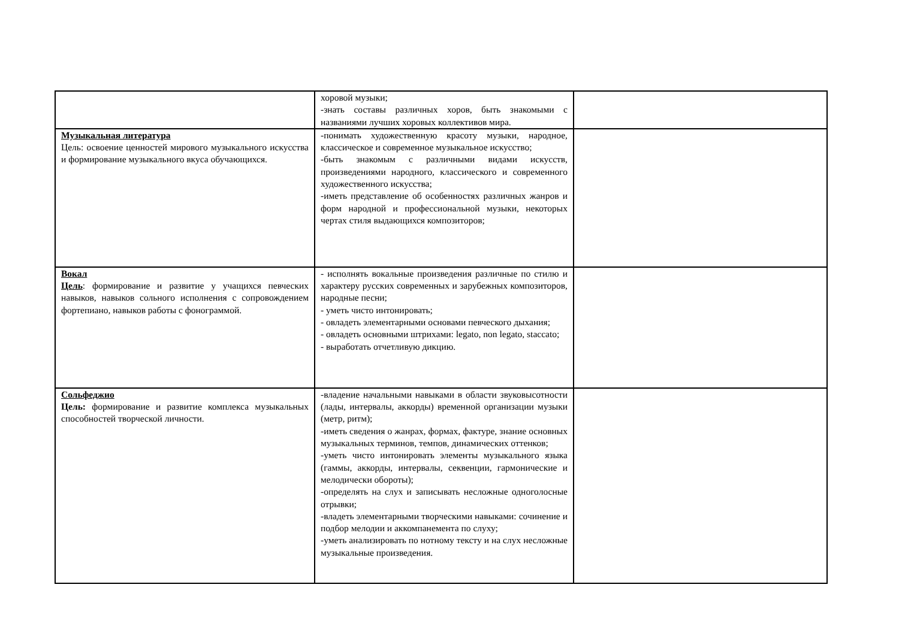| | хоровой музыки; -знать составы различных хоров, быть знакомыми с названиями лучших хоровых коллективов мира. | |
| Музыкальная литература Цель: освоение ценностей мирового музыкального искусства и формирование музыкального вкуса обучающихся. | -понимать художественную красоту музыки, народное, классическое и современное музыкальное искусство; -быть знакомым с различными видами искусств, произведениями народного, классического и современного художественного искусства; -иметь представление об особенностях различных жанров и форм народной и профессиональной музыки, некоторых чертах стиля выдающихся композиторов; | |
| Вокал Цель : формирование и развитие у учащихся певческих навыков, навыков сольного исполнения с сопровождением фортепиано, навыков работы с фонограммой. | - исполнять вокальные произведения различные по стилю и характеру русских современных и зарубежных композиторов, народные песни; - уметь чисто интонировать; - овладеть элементарными основами певческого дыхания; - овладеть основными штрихами: legato, non legato, staccato; - выработать отчетливую дикцию. | |
| Сольфеджио Цель: формирование и развитие комплекса музыкальных способностей творческой личности. | -владение начальными навыками в области звуковысотности (лады, интервалы, аккорды) временной организации музыки (метр, ритм); -иметь сведения о жанрах, формах, фактуре, знание основных музыкальных терминов, темпов, динамических оттенков; -уметь чисто интонировать элементы музыкального языка (гаммы, аккорды, интервалы, секвенции, гармонические и мелодически обороты); -определять на слух и записывать несложные одноголосные отрывки; -владеть элементарными творческими навыками: сочинение и подбор мелодии и аккомпанемента по слуху; -уметь анализировать по нотному тексту и на слух несложные музыкальные произведения. | |